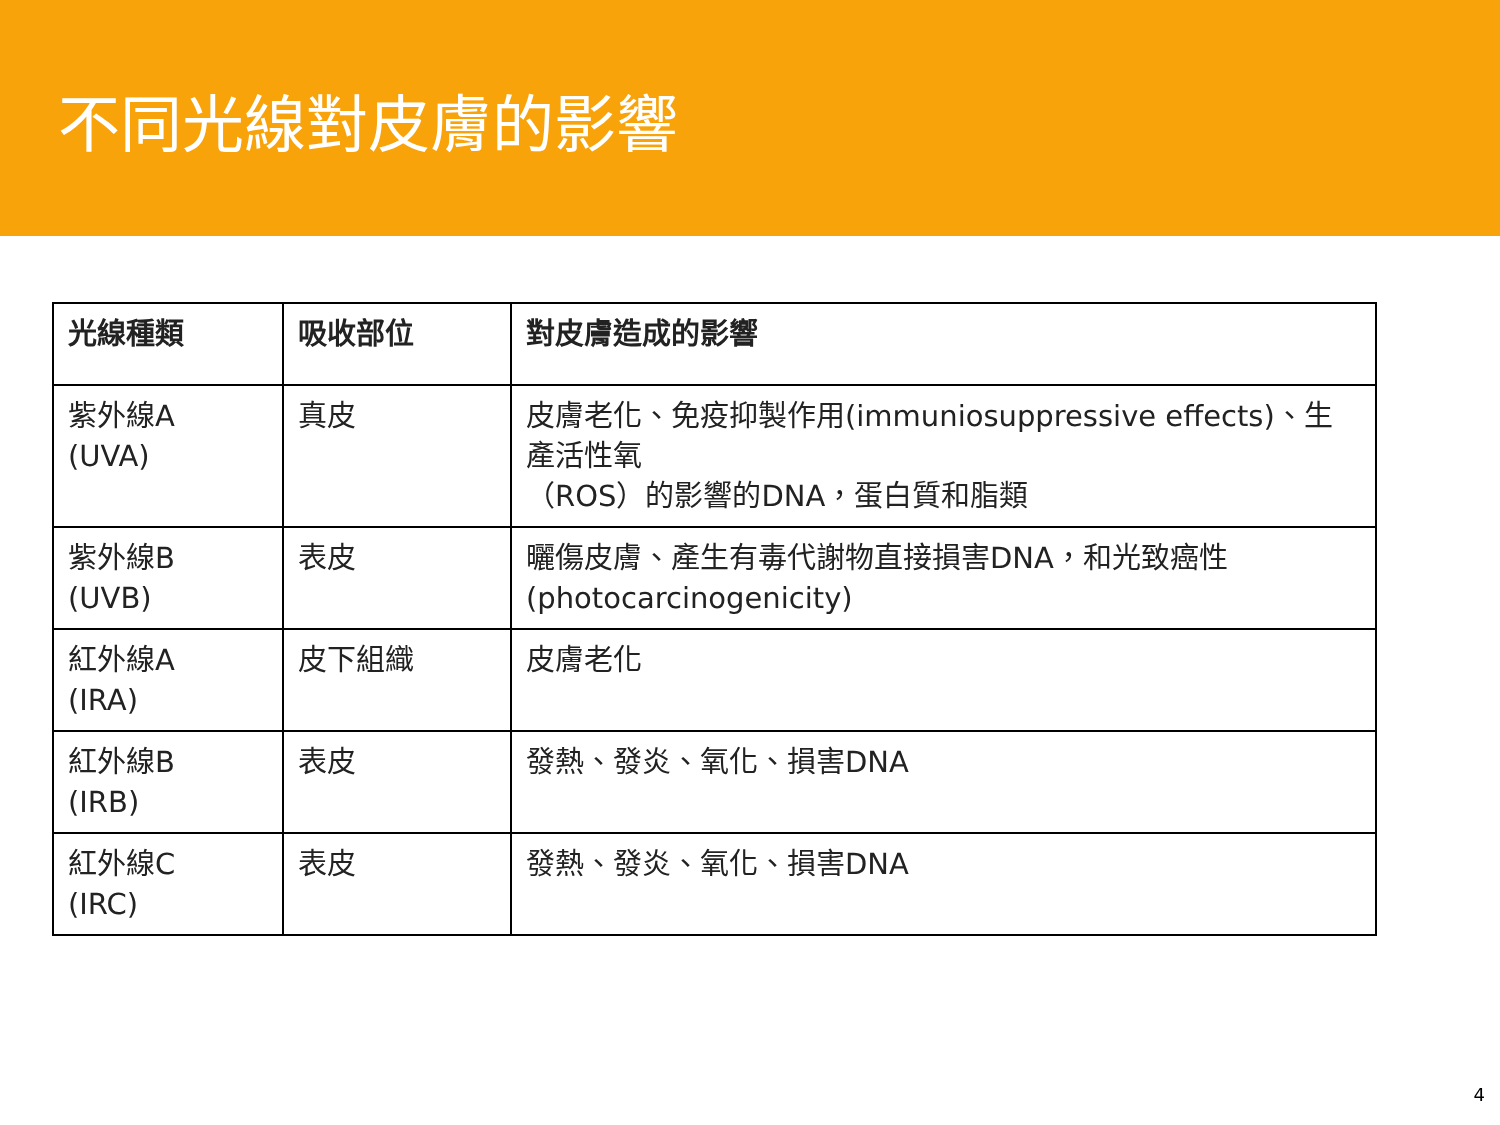不同光線對皮膚的影響
| 光線種類 | 吸收部位 | 對皮膚造成的影響 |
| --- | --- | --- |
| 紫外線A (UVA) | 真皮 | 皮膚老化、免疫抑製作用(immuniosuppressive effects)、生產活性氧 （ROS）的影響的DNA，蛋白質和脂類 |
| 紫外線B (UVB) | 表皮 | 曬傷皮膚、產生有毒代謝物直接損害DNA，和光致癌性(photocarcinogenicity) |
| 紅外線A (IRA) | 皮下組織 | 皮膚老化 |
| 紅外線B (IRB) | 表皮 | 發熱、發炎、氧化、損害DNA |
| 紅外線C (IRC) | 表皮 | 發熱、發炎、氧化、損害DNA |
4